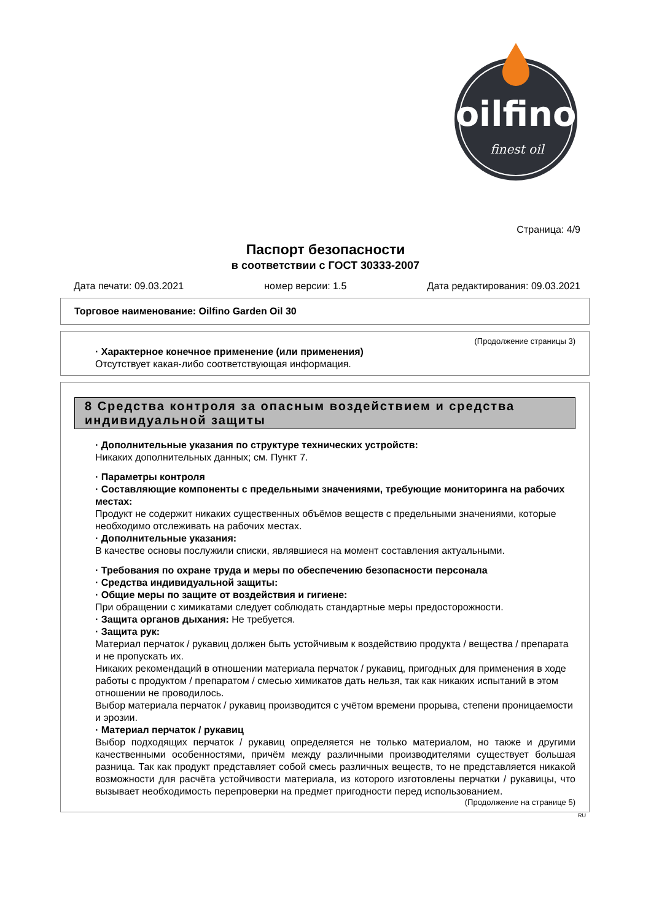oilfino
finest oil
Страница: 4/9
Паспорт безопасности
в соответствии с ГОСТ 30333-2007
Дата печати: 09.03.2021 номер версии: 1.5 Дата редактирования: 09.03.2021
Торговое наименование: Oilfino Garden Oil 30
(Продолжение страницы 3)
· Характерное конечное применение (или применения)
Отсутствует какая-либо соответствующая информация.
8 Средства контроля за опасным воздействием и средства индивидуальной защиты
· Дополнительные указания по структуре технических устройств:
Никаких дополнительных данных; см. Пункт 7.
· Параметры контроля
· Составляющие компоненты с предельными значениями, требующие мониторинга на рабочих местах:
Продукт не содержит никаких существенных объёмов веществ с предельными значениями, которые необходимо отслеживать на рабочих местах.
· Дополнительные указания:
В качестве основы послужили списки, являвшиеся на момент составления актуальными.
· Требования по охране труда и меры по обеспечению безопасности персонала
· Средства индивидуальной защиты:
· Общие меры по защите от воздействия и гигиене:
При обращении с химикатами следует соблюдать стандартные меры предосторожности.
· Защита органов дыхания: Не требуется.
· Защита рук:
Материал перчаток / рукавиц должен быть устойчивым к воздействию продукта / вещества / препарата и не пропускать их.
Никаких рекомендаций в отношении материала перчаток / рукавиц, пригодных для применения в ходе работы с продуктом / препаратом / смесью химикатов дать нельзя, так как никаких испытаний в этом отношении не проводилось.
Выбор материала перчаток / рукавиц производится с учётом времени прорыва, степени проницаемости и эрозии.
· Материал перчаток / рукавиц
Выбор подходящих перчаток / рукавиц определяется не только материалом, но также и другими качественными особенностями, причём между различными производителями существует большая разница. Так как продукт представляет собой смесь различных веществ, то не представляется никакой возможности для расчёта устойчивости материала, из которого изготовлены перчатки / рукавицы, что вызывает необходимость перепроверки на предмет пригодности перед использованием.
(Продолжение на странице 5)
RU